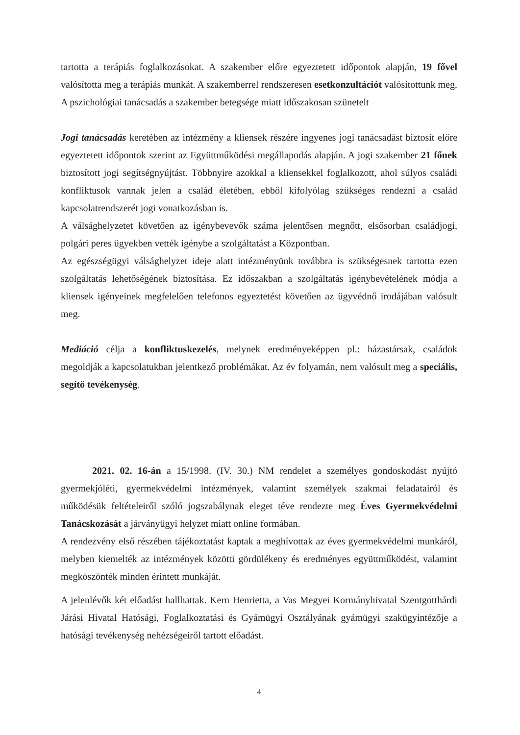tartotta a terápiás foglalkozásokat. A szakember előre egyeztetett időpontok alapján, 19 fővel valósította meg a terápiás munkát. A szakemberrel rendszeresen esetkonzultációt valósítottunk meg. A pszichológiai tanácsadás a szakember betegsége miatt időszakosan szünetelt
Jogi tanácsadás keretében az intézmény a kliensek részére ingyenes jogi tanácsadást biztosít előre egyeztetett időpontok szerint az Együttműködési megállapodás alapján. A jogi szakember 21 főnek biztosított jogi segítségnyújtást. Többnyire azokkal a kliensekkel foglalkozott, ahol súlyos családi konfliktusok vannak jelen a család életében, ebből kifolyólag szükséges rendezni a család kapcsolatrendszerét jogi vonatkozásban is.
A válsághelyzetet követően az igénybevevők száma jelentősen megnőtt, elsősorban családjogi, polgári peres ügyekben vették igénybe a szolgáltatást a Központban.
Az egészségügyi válsághelyzet ideje alatt intézményünk továbbra is szükségesnek tartotta ezen szolgáltatás lehetőségének biztosítása. Ez időszakban a szolgáltatás igénybevételének módja a kliensek igényeinek megfelelően telefonos egyeztetést követően az ügyvédnő irodájában valósult meg.
Mediáció célja a konfliktuskezelés, melynek eredményeképpen pl.: házastársak, családok megoldják a kapcsolatukban jelentkező problémákat. Az év folyamán, nem valósult meg a speciális, segítő tevékenység.
2021. 02. 16-án a 15/1998. (IV. 30.) NM rendelet a személyes gondoskodást nyújtó gyermekjóléti, gyermekvédelmi intézmények, valamint személyek szakmai feladatairól és működésük feltételeiről szóló jogszabálynak eleget téve rendezte meg Éves Gyermekvédelmi Tanácskozását a járványügyi helyzet miatt online formában.
A rendezvény első részében tájékoztatást kaptak a meghívottak az éves gyermekvédelmi munkáról, melyben kiemelték az intézmények közötti gördülékeny és eredményes együttműködést, valamint megköszönték minden érintett munkáját.
A jelenlévők két előadást hallhattak. Kern Henrietta, a Vas Megyei Kormányhivatal Szentgotthárdi Járási Hivatal Hatósági, Foglalkoztatási és Gyámügyi Osztályának gyámügyi szakügyintézője a hatósági tevékenység nehézségeiről tartott előadást.
4